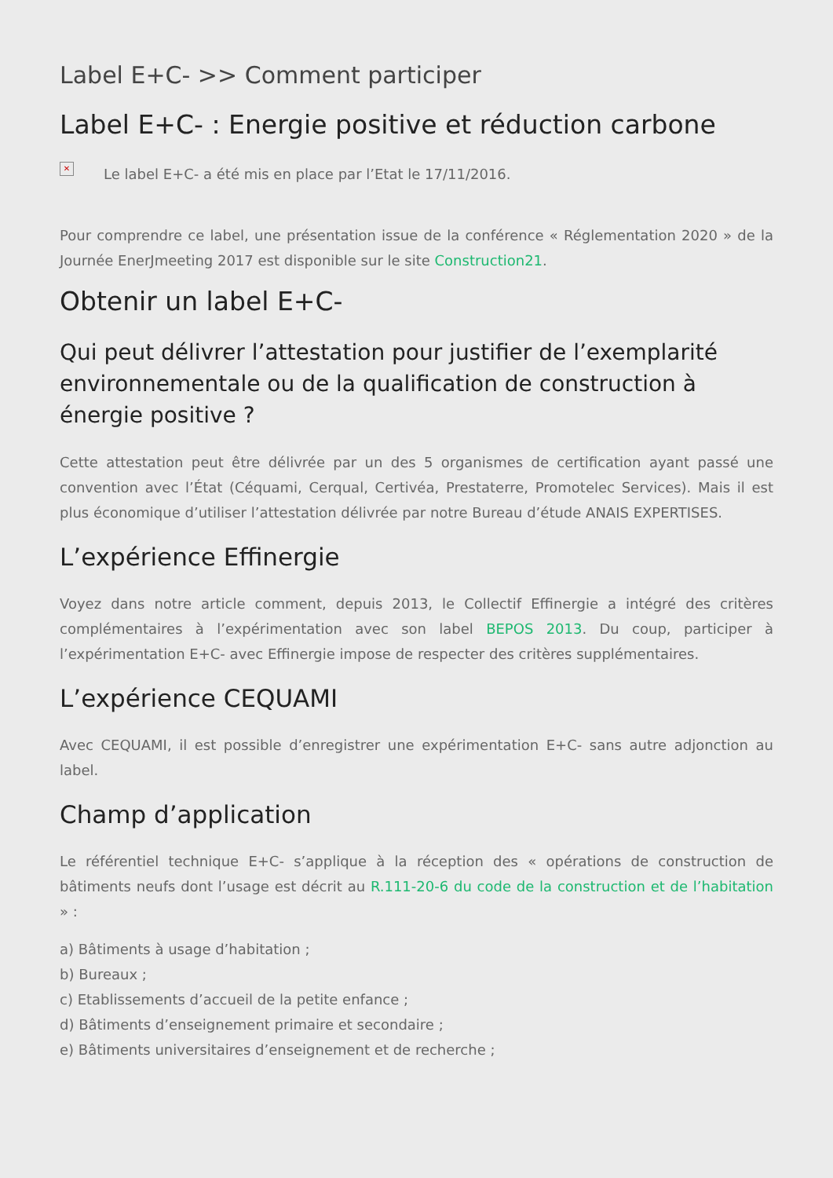Label E+C- >> Comment participer
Label E+C- : Energie positive et réduction carbone
✕ Le label E+C- a été mis en place par l’Etat le 17/11/2016.
Pour comprendre ce label, une présentation issue de la conférence « Réglementation 2020 » de la Journée EnerJmeeting 2017 est disponible sur le site Construction21.
Obtenir un label E+C-
Qui peut délivrer l’attestation pour justifier de l’exemplarité environnementale ou de la qualification de construction à énergie positive ?
Cette attestation peut être délivrée par un des 5 organismes de certification ayant passé une convention avec l’État (Céquami, Cerqual, Certivéa, Prestaterre, Promotelec Services). Mais il est plus économique d’utiliser l’attestation délivrée par notre Bureau d’étude ANAIS EXPERTISES.
L’expérience Effinergie
Voyez dans notre article comment, depuis 2013, le Collectif Effinergie a intégré des critères complémentaires à l’expérimentation avec son label BEPOS 2013. Du coup, participer à l’expérimentation E+C- avec Effinergie impose de respecter des critères supplémentaires.
L’expérience CEQUAMI
Avec CEQUAMI, il est possible d’enregistrer une expérimentation E+C- sans autre adjonction au label.
Champ d’application
Le référentiel technique E+C- s’applique à la réception des « opérations de construction de bâtiments neufs dont l’usage est décrit au R.111-20-6 du code de la construction et de l’habitation » :
a) Bâtiments à usage d’habitation ;
b) Bureaux ;
c) Etablissements d’accueil de la petite enfance ;
d) Bâtiments d’enseignement primaire et secondaire ;
e) Bâtiments universitaires d’enseignement et de recherche ;